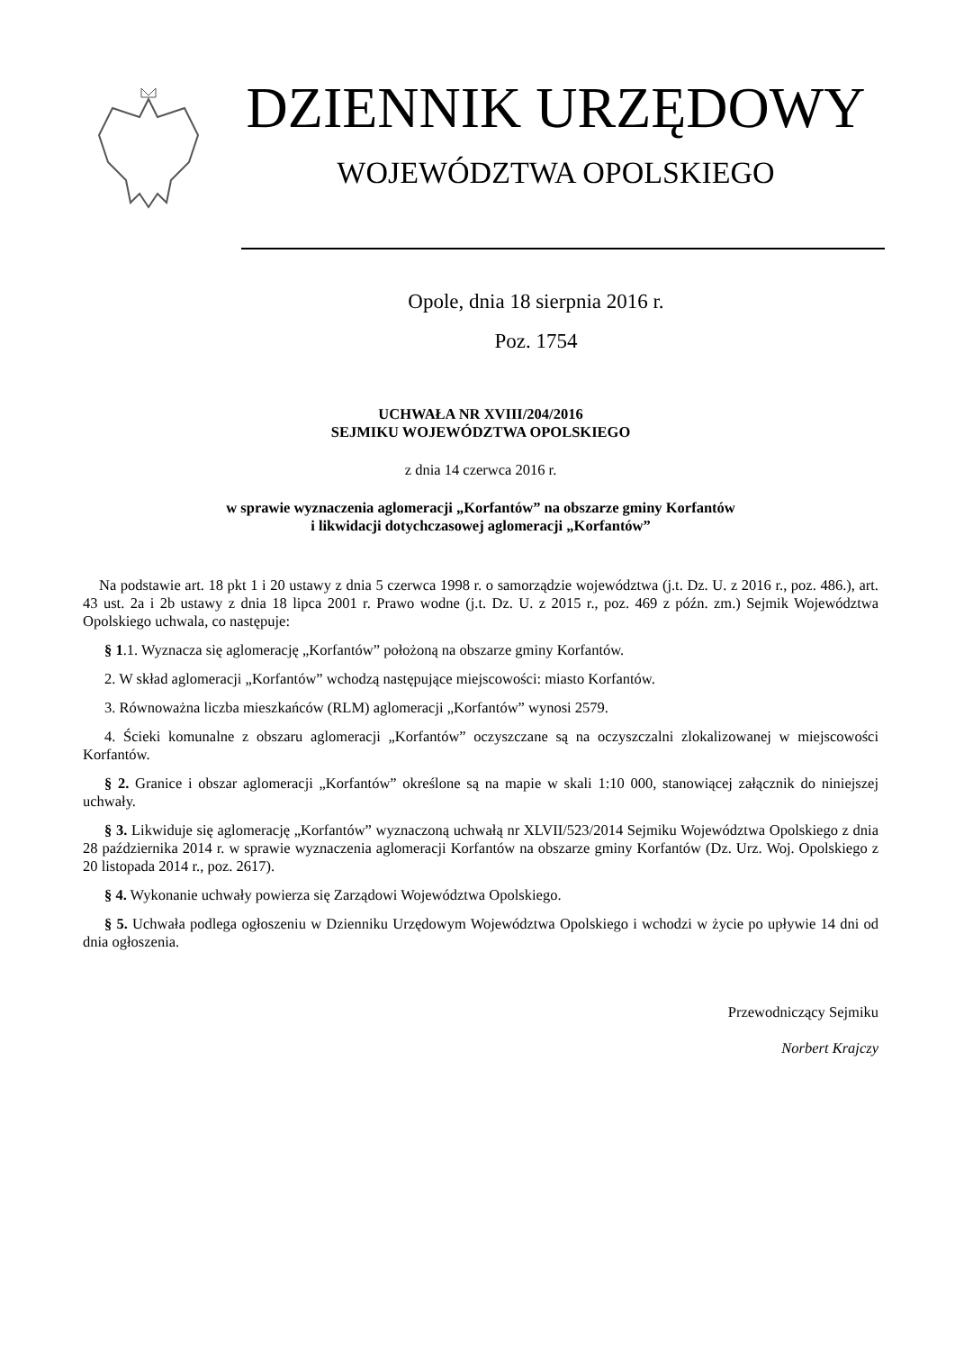DZIENNIK URZĘDOWY
WOJEWÓDZTWA OPOLSKIEGO
Opole, dnia 18 sierpnia 2016 r.
Poz. 1754
UCHWAŁA NR XVIII/204/2016
SEJMIKU WOJEWÓDZTWA OPOLSKIEGO
z dnia 14 czerwca 2016 r.
w sprawie wyznaczenia aglomeracji „Korfantów” na obszarze gminy Korfantów
i likwidacji dotychczasowej aglomeracji „Korfantów”
Na podstawie art. 18 pkt 1 i 20 ustawy z dnia 5 czerwca 1998 r. o samorządzie województwa (j.t. Dz. U. z 2016 r., poz. 486.), art. 43 ust. 2a i 2b ustawy z dnia 18 lipca 2001 r. Prawo wodne (j.t. Dz. U. z 2015 r., poz. 469 z późn. zm.) Sejmik Województwa Opolskiego uchwala, co następuje:
§ 1.1. Wyznacza się aglomerację „Korfantów” położoną na obszarze gminy Korfantów.
2. W skład aglomeracji „Korfantów” wchodzą następujące miejscowości: miasto Korfantów.
3. Równoważna liczba mieszkańców (RLM) aglomeracji „Korfantów” wynosi 2579.
4. Ścieki komunalne z obszaru aglomeracji „Korfantów” oczyszczane są na oczyszczalni zlokalizowanej w miejscowości Korfantów.
§ 2. Granice i obszar aglomeracji „Korfantów” określone są na mapie w skali 1:10 000, stanowiącej załącznik do niniejszej uchwały.
§ 3. Likwiduje się aglomerację „Korfantów” wyznaczoną uchwałą nr XLVII/523/2014 Sejmiku Województwa Opolskiego z dnia 28 października 2014 r. w sprawie wyznaczenia aglomeracji Korfantów na obszarze gminy Korfantów (Dz. Urz. Woj. Opolskiego z 20 listopada 2014 r., poz. 2617).
§ 4. Wykonanie uchwały powierza się Zarządowi Województwa Opolskiego.
§ 5. Uchwała podlega ogłoszeniu w Dzienniku Urzędowym Województwa Opolskiego i wchodzi w życie po upływie 14 dni od dnia ogłoszenia.
Przewodniczący Sejmiku
Norbert Krajczy